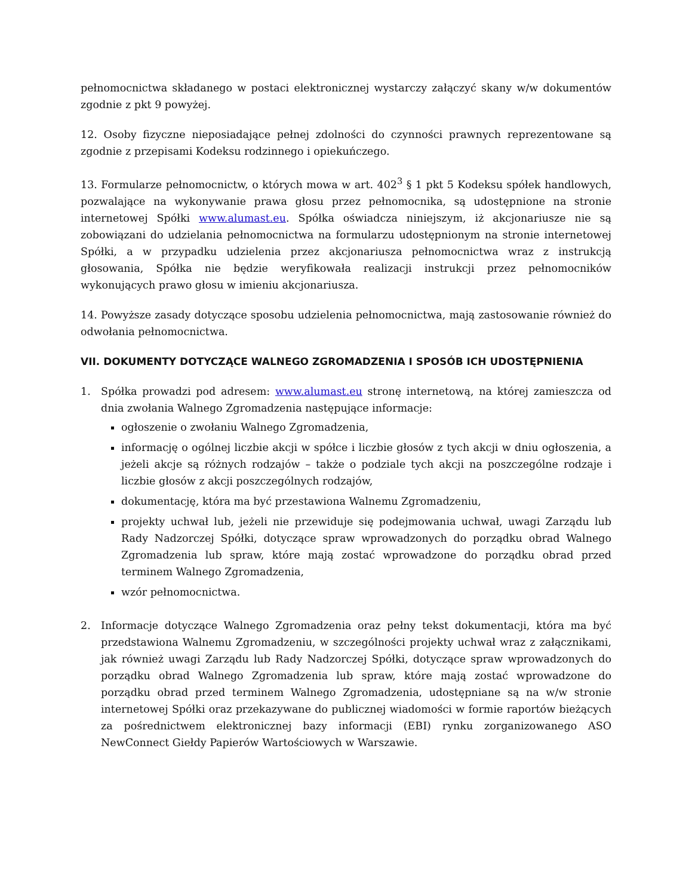pełnomocnictwa składanego w postaci elektronicznej wystarczy załączyć skany w/w dokumentów zgodnie z pkt 9 powyżej.
12. Osoby fizyczne nieposiadające pełnej zdolności do czynności prawnych reprezentowane są zgodnie z przepisami Kodeksu rodzinnego i opiekuńczego.
13. Formularze pełnomocnictw, o których mowa w art. 402<sup>3</sup> § 1 pkt 5 Kodeksu spółek handlowych, pozwalające na wykonywanie prawa głosu przez pełnomocnika, są udostępnione na stronie internetowej Spółki www.alumast.eu. Spółka oświadcza niniejszym, iż akcjonariusze nie są zobowiązani do udzielania pełnomocnictwa na formularzu udostępnionym na stronie internetowej Spółki, a w przypadku udzielenia przez akcjonariusza pełnomocnictwa wraz z instrukcją głosowania, Spółka nie będzie weryfikowała realizacji instrukcji przez pełnomocników wykonujących prawo głosu w imieniu akcjonariusza.
14. Powyższe zasady dotyczące sposobu udzielenia pełnomocnictwa, mają zastosowanie również do odwołania pełnomocnictwa.
VII. DOKUMENTY DOTYCZĄCE WALNEGO ZGROMADZENIA I SPOSÓB ICH UDOSTĘPNIENIA
1. Spółka prowadzi pod adresem: www.alumast.eu stronę internetową, na której zamieszcza od dnia zwołania Walnego Zgromadzenia następujące informacje:
ogłoszenie o zwołaniu Walnego Zgromadzenia,
informację o ogólnej liczbie akcji w spółce i liczbie głosów z tych akcji w dniu ogłoszenia, a jeżeli akcje są różnych rodzajów – także o podziale tych akcji na poszczególne rodzaje i liczbie głosów z akcji poszczególnych rodzajów,
dokumentację, która ma być przestawiona Walnemu Zgromadzeniu,
projekty uchwał lub, jeżeli nie przewiduje się podejmowania uchwał, uwagi Zarządu lub Rady Nadzorczej Spółki, dotyczące spraw wprowadzonych do porządku obrad Walnego Zgromadzenia lub spraw, które mają zostać wprowadzone do porządku obrad przed terminem Walnego Zgromadzenia,
wzór pełnomocnictwa.
2. Informacje dotyczące Walnego Zgromadzenia oraz pełny tekst dokumentacji, która ma być przedstawiona Walnemu Zgromadzeniu, w szczególności projekty uchwał wraz z załącznikami, jak również uwagi Zarządu lub Rady Nadzorczej Spółki, dotyczące spraw wprowadzonych do porządku obrad Walnego Zgromadzenia lub spraw, które mają zostać wprowadzone do porządku obrad przed terminem Walnego Zgromadzenia, udostępniane są na w/w stronie internetowej Spółki oraz przekazywane do publicznej wiadomości w formie raportów bieżących za pośrednictwem elektronicznej bazy informacji (EBI) rynku zorganizowanego ASO NewConnect Giełdy Papierów Wartościowych w Warszawie.